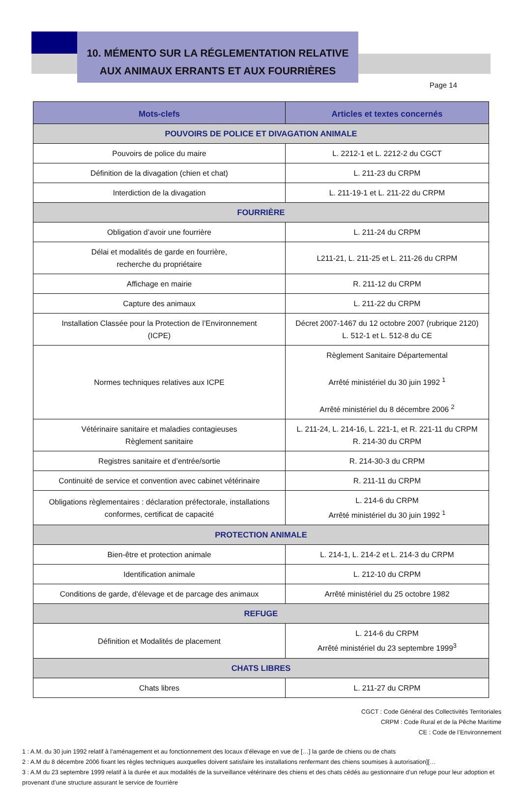10. MÉMENTO SUR LA RÉGLEMENTATION RELATIVE
AUX ANIMAUX ERRANTS ET AUX FOURRIÈRES
Page 14
| Mots-clefs | Articles et textes concernés |
| --- | --- |
| POUVOIRS DE POLICE ET DIVAGATION ANIMALE | |
| Pouvoirs de police du maire | L. 2212-1 et L. 2212-2 du CGCT |
| Définition de la divagation (chien et chat) | L. 211-23 du CRPM |
| Interdiction de la divagation | L. 211-19-1 et L. 211-22 du CRPM |
| FOURRIÈRE | |
| Obligation d’avoir une fourrière | L. 211-24 du CRPM |
| Délai et modalités de garde en fourrière, recherche du propriétaire | L211-21, L. 211-25 et L. 211-26 du CRPM |
| Affichage en mairie | R. 211-12 du CRPM |
| Capture des animaux | L. 211-22 du CRPM |
| Installation Classée pour la Protection de l’Environnement (ICPE) | Décret 2007-1467 du 12 octobre 2007 (rubrique 2120) L. 512-1 et L. 512-8 du CE |
| Normes techniques relatives aux ICPE | Règlement Sanitaire Départemental Arrêté ministériel du 30 juin 1992 <sup>1</sup> Arrêté ministériel du 8 décembre 2006 <sup>2</sup> |
| Vétérinaire sanitaire et maladies contagieuses Règlement sanitaire | L. 211-24, L. 214-16, L. 221-1, et R. 221-11 du CRPM R. 214-30 du CRPM |
| Registres sanitaire et d’entrée/sortie | R. 214-30-3 du CRPM |
| Continuité de service et convention avec cabinet vétérinaire | R. 211-11 du CRPM |
| Obligations règlementaires : déclaration préfectorale, installations conformes, certificat de capacité | L. 214-6 du CRPM Arrêté ministériel du 30 juin 1992 <sup>1</sup> |
| PROTECTION ANIMALE | |
| Bien-être et protection animale | L. 214-1, L. 214-2 et L. 214-3 du CRPM |
| Identification animale | L. 212-10 du CRPM |
| Conditions de garde, d'élevage et de parcage des animaux | Arrêté ministériel du 25 octobre 1982 |
| REFUGE | |
| Définition et Modalités de placement | L. 214-6 du CRPM Arrêté ministériel du 23 septembre 1999<sup>3</sup> |
| CHATS LIBRES | |
| Chats libres | L. 211-27 du CRPM |
CGCT : Code Général des Collectivités Territoriales
CRPM : Code Rural et de la Pêche Maritime
CE : Code de l’Environnement
1 : A.M. du 30 juin 1992 relatif à l’aménagement et au fonctionnement des locaux d’élevage en vue de […] la garde de chiens ou de chats
2 : A.M du 8 décembre 2006 fixant les règles techniques auxquelles doivent satisfaire les installations renfermant des chiens soumises à autorisation][…
3 : A.M du 23 septembre 1999 relatif à la durée et aux modalités de la surveillance vétérinaire des chiens et des chats cédés au gestionnaire d’un refuge pour leur adoption et provenant d’une structure assurant le service de fourrière